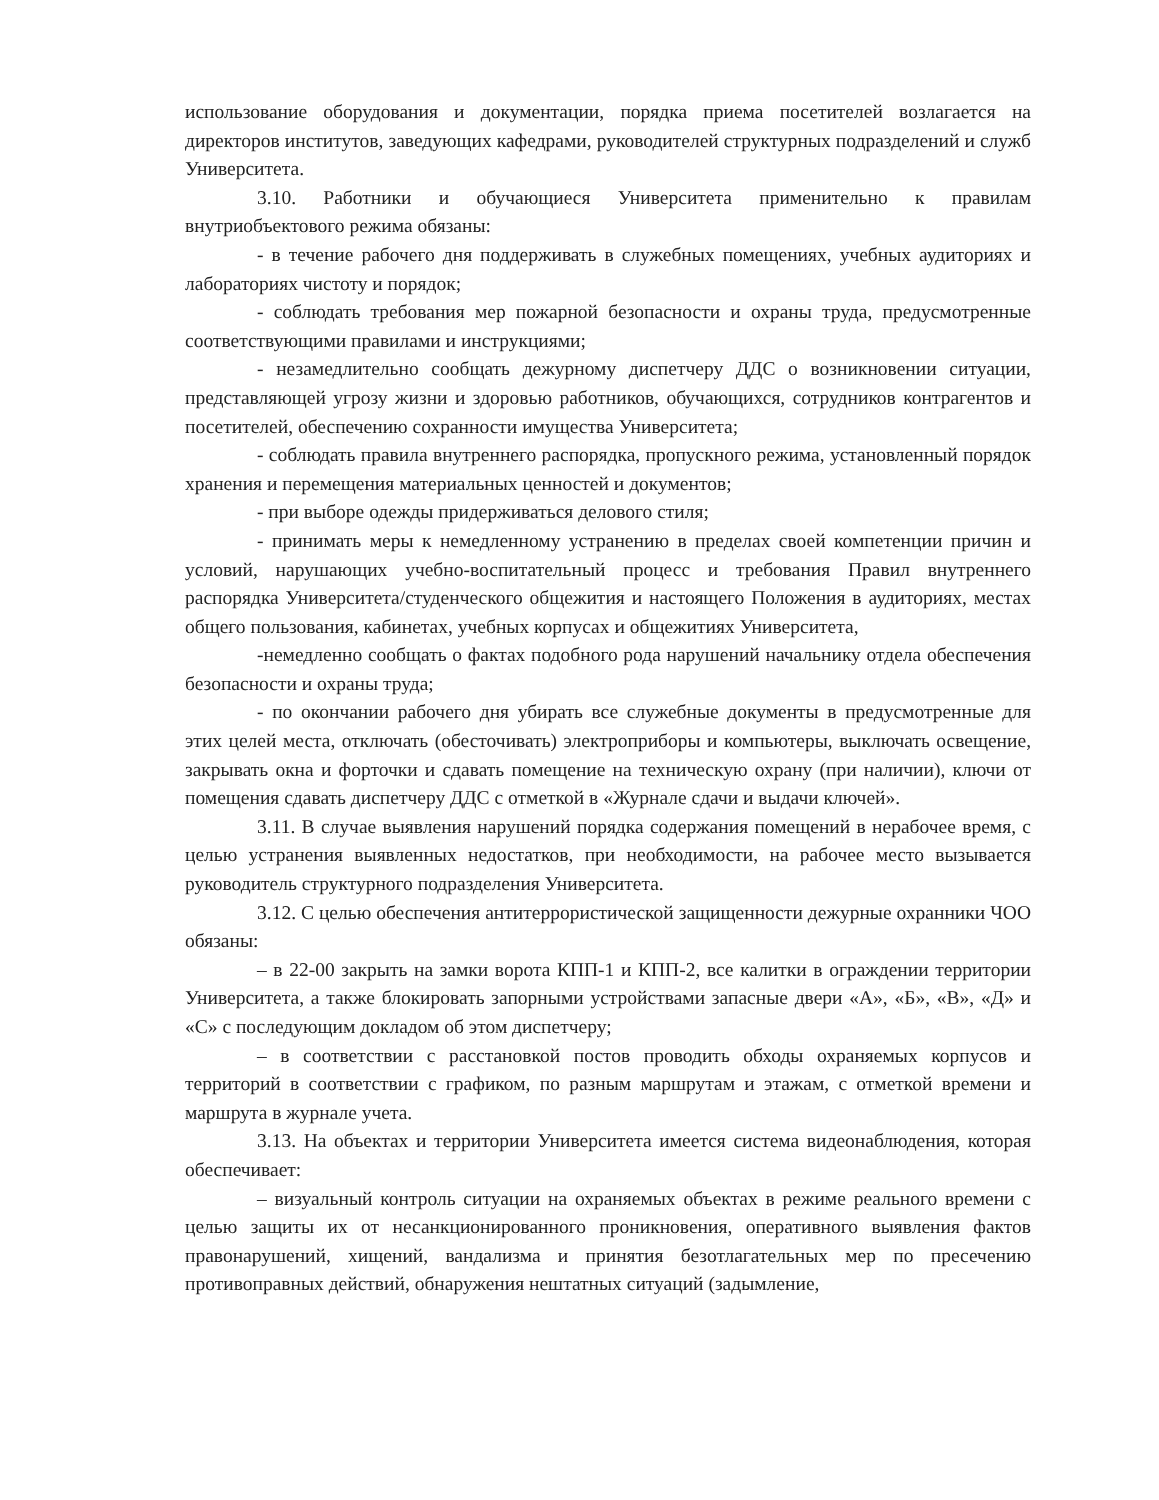использование оборудования и документации, порядка приема посетителей возлагается на директоров институтов, заведующих кафедрами, руководителей структурных подразделений и служб Университета.
3.10. Работники и обучающиеся Университета применительно к правилам внутриобъектового режима обязаны:
- в течение рабочего дня поддерживать в служебных помещениях, учебных аудиториях и лабораториях чистоту и порядок;
- соблюдать требования мер пожарной безопасности и охраны труда, предусмотренные соответствующими правилами и инструкциями;
- незамедлительно сообщать дежурному диспетчеру ДДС о возникновении ситуации, представляющей угрозу жизни и здоровью работников, обучающихся, сотрудников контрагентов и посетителей, обеспечению сохранности имущества Университета;
- соблюдать правила внутреннего распорядка, пропускного режима, установленный порядок хранения и перемещения материальных ценностей и документов;
- при выборе одежды придерживаться делового стиля;
- принимать меры к немедленному устранению в пределах своей компетенции причин и условий, нарушающих учебно-воспитательный процесс и требования Правил внутреннего распорядка Университета/студенческого общежития и настоящего Положения в аудиториях, местах общего пользования, кабинетах, учебных корпусах и общежитиях Университета,
-немедленно сообщать о фактах подобного рода нарушений начальнику отдела обеспечения безопасности и охраны труда;
- по окончании рабочего дня убирать все служебные документы в предусмотренные для этих целей места, отключать (обесточивать) электроприборы и компьютеры, выключать освещение, закрывать окна и форточки и сдавать помещение на техническую охрану (при наличии), ключи от помещения сдавать диспетчеру ДДС с отметкой в «Журнале сдачи и выдачи ключей».
3.11. В случае выявления нарушений порядка содержания помещений в нерабочее время, с целью устранения выявленных недостатков, при необходимости, на рабочее место вызывается руководитель структурного подразделения Университета.
3.12. С целью обеспечения антитеррористической защищенности дежурные охранники ЧОО обязаны:
– в 22-00 закрыть на замки ворота КПП-1 и КПП-2, все калитки в ограждении территории Университета, а также блокировать запорными устройствами запасные двери «А», «Б», «В», «Д» и «С» с последующим докладом об этом диспетчеру;
– в соответствии с расстановкой постов проводить обходы охраняемых корпусов и территорий в соответствии с графиком, по разным маршрутам и этажам, с отметкой времени и маршрута в журнале учета.
3.13. На объектах и территории Университета имеется система видеонаблюдения, которая обеспечивает:
– визуальный контроль ситуации на охраняемых объектах в режиме реального времени с целью защиты их от несанкционированного проникновения, оперативного выявления фактов правонарушений, хищений, вандализма и принятия безотлагательных мер по пресечению противоправных действий, обнаружения нештатных ситуаций (задымление,